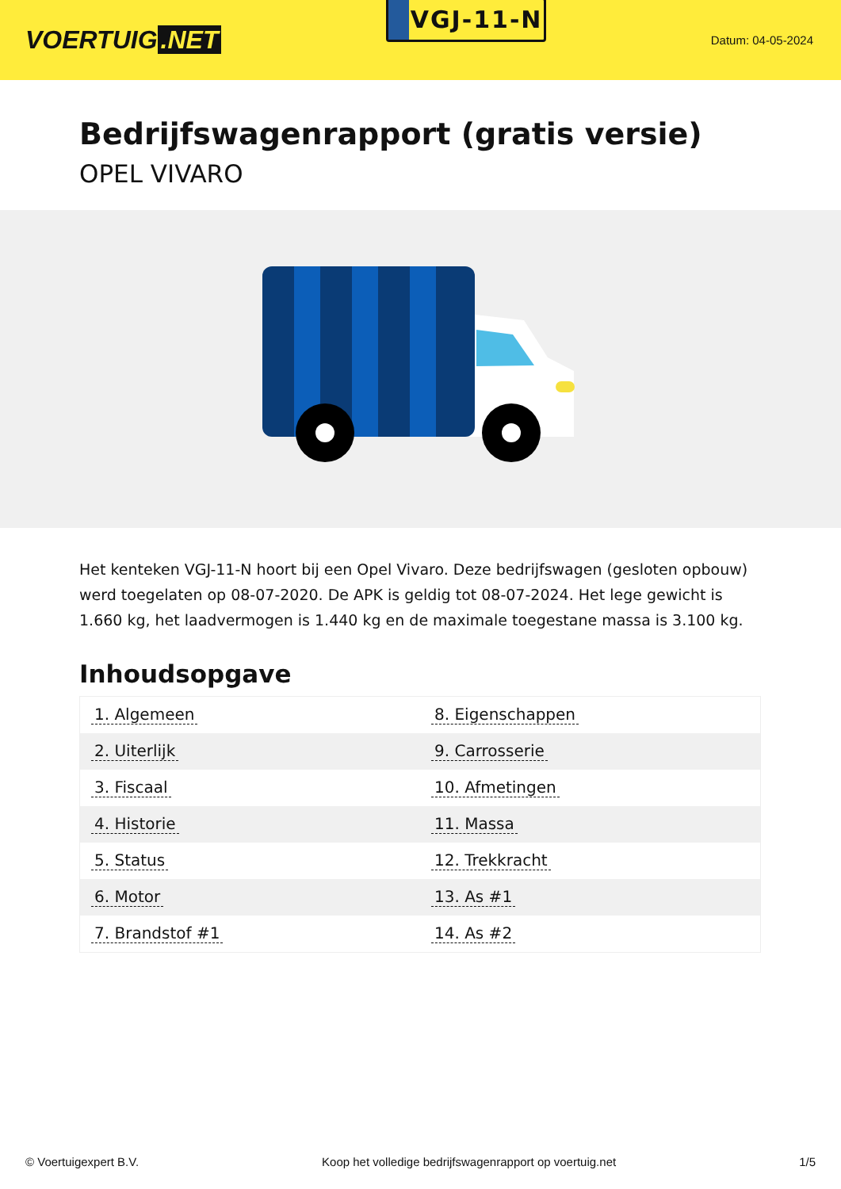VOERTUIG.NET
VGJ-11-N
Datum: 04-05-2024
Bedrijfswagenrapport (gratis versie)
OPEL VIVARO
Het kenteken VGJ-11-N hoort bij een Opel Vivaro. Deze bedrijfswagen (gesloten opbouw) werd toegelaten op 08-07-2020. De APK is geldig tot 08-07-2024. Het lege gewicht is 1.660 kg, het laadvermogen is 1.440 kg en de maximale toegestane massa is 3.100 kg.
Inhoudsopgave
| 1. Algemeen | 8. Eigenschappen |
| 2. Uiterlijk | 9. Carrosserie |
| 3. Fiscaal | 10. Afmetingen |
| 4. Historie | 11. Massa |
| 5. Status | 12. Trekkracht |
| 6. Motor | 13. As #1 |
| 7. Brandstof #1 | 14. As #2 |
© Voertuigexpert B.V. Koop het volledige bedrijfswagenrapport op voertuig.net 1/5